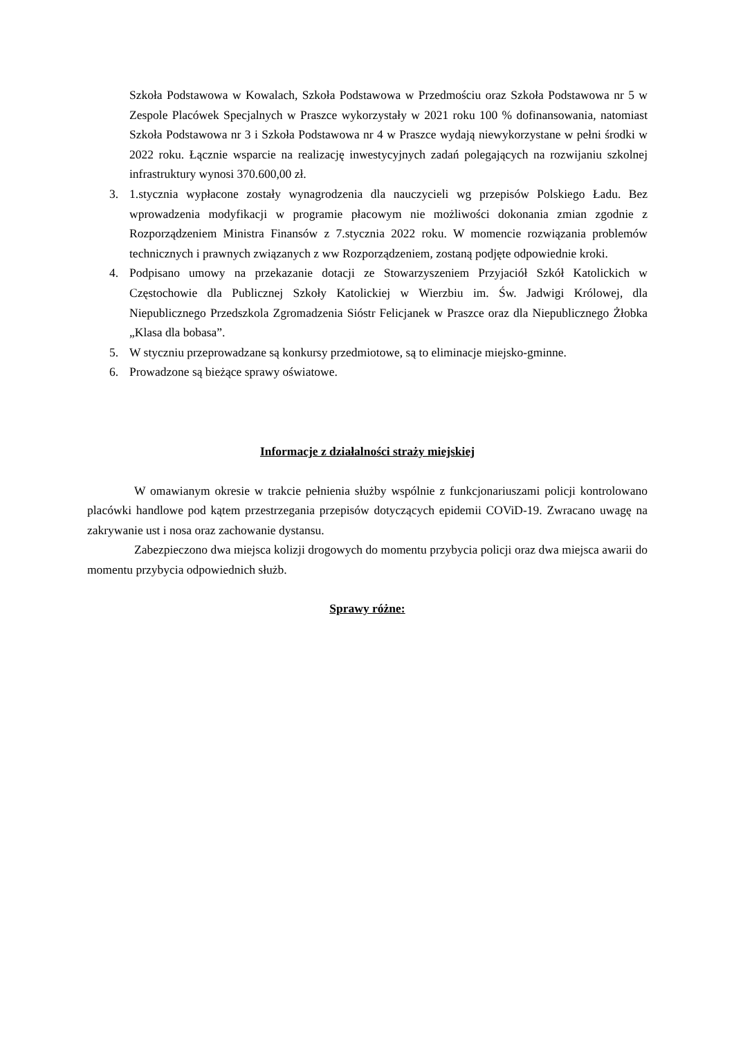Szkoła Podstawowa w Kowalach, Szkoła Podstawowa w Przedmościu oraz Szkoła Podstawowa nr 5 w Zespole Placówek Specjalnych w Praszce wykorzystały w 2021 roku 100 % dofinansowania, natomiast Szkoła Podstawowa nr 3 i Szkoła Podstawowa nr 4 w Praszce wydają niewykorzystane w pełni środki w 2022 roku. Łącznie wsparcie na realizację inwestycyjnych zadań polegających na rozwijaniu szkolnej infrastruktury wynosi 370.600,00 zł.
3. 1.stycznia wypłacone zostały wynagrodzenia dla nauczycieli wg przepisów Polskiego Ładu. Bez wprowadzenia modyfikacji w programie płacowym nie możliwości dokonania zmian zgodnie z Rozporządzeniem Ministra Finansów z 7.stycznia 2022 roku. W momencie rozwiązania problemów technicznych i prawnych związanych z ww Rozporządzeniem, zostaną podjęte odpowiednie kroki.
4. Podpisano umowy na przekazanie dotacji ze Stowarzyszeniem Przyjaciół Szkół Katolickich w Częstochowie dla Publicznej Szkoły Katolickiej w Wierzbiu im. Św. Jadwigi Królowej, dla Niepublicznego Przedszkola Zgromadzenia Sióstr Felicjanek w Praszce oraz dla Niepublicznego Żłobka „Klasa dla bobasa”.
5. W styczniu przeprowadzane są konkursy przedmiotowe, są to eliminacje miejsko-gminne.
6. Prowadzone są bieżące sprawy oświatowe.
Informacje z działalności straży miejskiej
W omawianym okresie w trakcie pełnienia służby wspólnie z funkcjonariuszami policji kontrolowano placówki handlowe pod kątem przestrzegania przepisów dotyczących epidemii COViD-19. Zwracano uwagę na zakrywanie ust i nosa oraz zachowanie dystansu.
Zabezpieczono dwa miejsca kolizji drogowych do momentu przybycia policji oraz dwa miejsca awarii do momentu przybycia odpowiednich służb.
Sprawy różne: